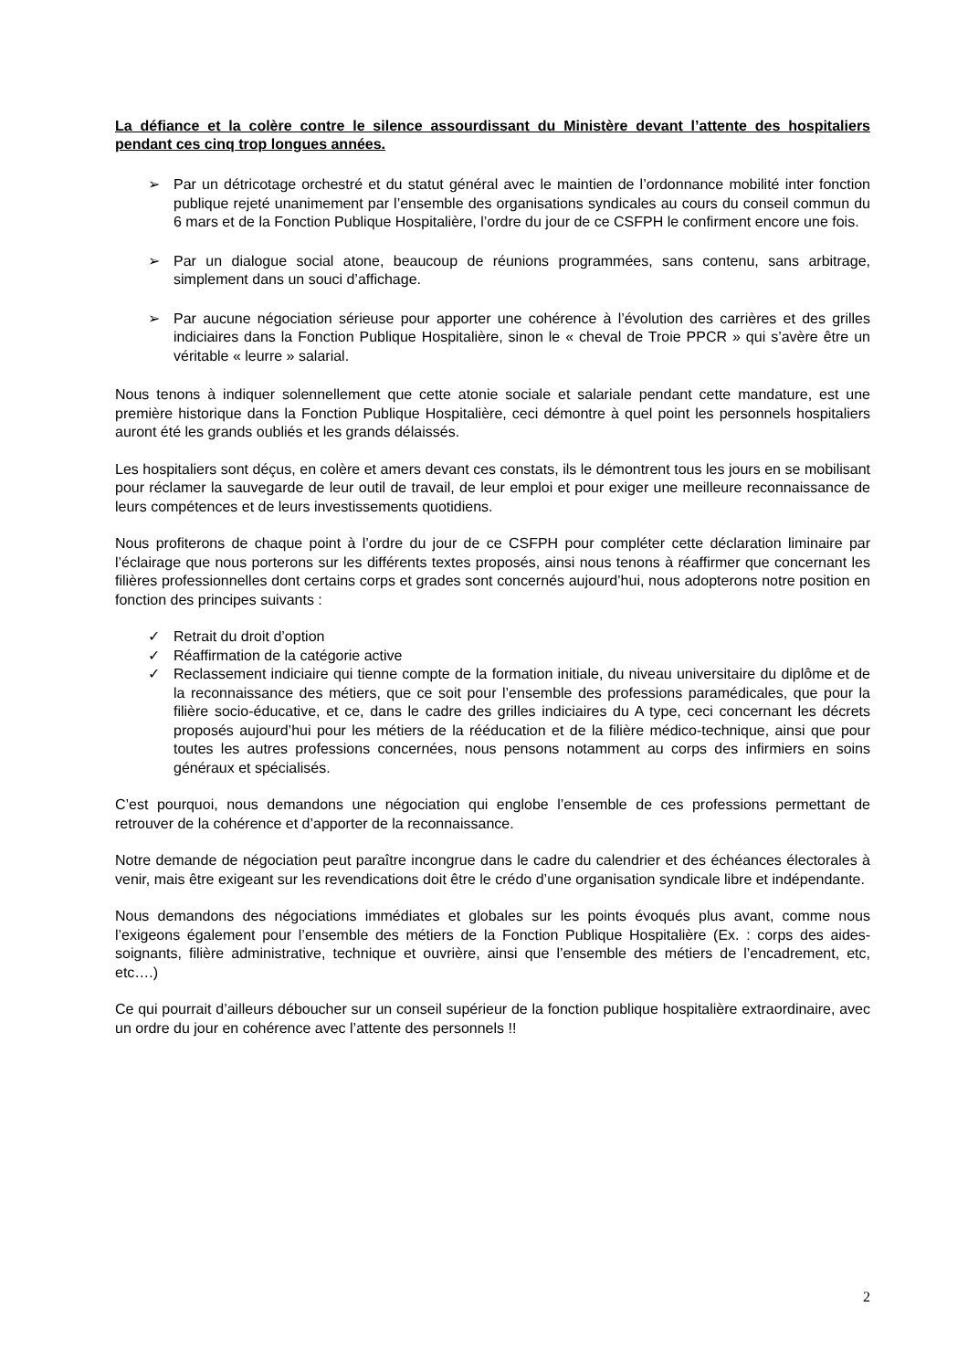La défiance et la colère contre le silence assourdissant du Ministère devant l’attente des hospitaliers pendant ces cinq trop longues années.
➢ Par un détricotage orchestré et du statut général avec le maintien de l’ordonnance mobilité inter fonction publique rejeté unanimement par l’ensemble des organisations syndicales au cours du conseil commun du 6 mars et de la Fonction Publique Hospitalière, l’ordre du jour de ce CSFPH le confirment encore une fois.
➢ Par un dialogue social atone, beaucoup de réunions programmées, sans contenu, sans arbitrage, simplement dans un souci d’affichage.
➢ Par aucune négociation sérieuse pour apporter une cohérence à l’évolution des carrières et des grilles indiciaires dans la Fonction Publique Hospitalière, sinon le « cheval de Troie PPCR » qui s’avère être un véritable « leurre » salarial.
Nous tenons à indiquer solennellement que cette atonie sociale et salariale pendant cette mandature, est une première historique dans la Fonction Publique Hospitalière, ceci démontre à quel point les personnels hospitaliers auront été les grands oubliés et les grands délaissés.
Les hospitaliers sont déçus, en colère et amers devant ces constats, ils le démontrent tous les jours en se mobilisant pour réclamer la sauvegarde de leur outil de travail, de leur emploi et pour exiger une meilleure reconnaissance de leurs compétences et de leurs investissements quotidiens.
Nous profiterons de chaque point à l’ordre du jour de ce CSFPH pour compléter cette déclaration liminaire par l’éclairage que nous porterons sur les différents textes proposés, ainsi nous tenons à réaffirmer que concernant les filières professionnelles dont certains corps et grades sont concernés aujourd’hui, nous adopterons notre position en fonction des principes suivants :
✓ Retrait du droit d’option
✓ Réaffirmation de la catégorie active
✓ Reclassement indiciaire qui tienne compte de la formation initiale, du niveau universitaire du diplôme et de la reconnaissance des métiers, que ce soit pour l’ensemble des professions paramédicales, que pour la filière socio-éducative, et ce, dans le cadre des grilles indiciaires du A type, ceci concernant les décrets proposés aujourd’hui pour les métiers de la rééducation et de la filière médico-technique, ainsi que pour toutes les autres professions concernées, nous pensons notamment au corps des infirmiers en soins généraux et spécialisés.
C’est pourquoi, nous demandons une négociation qui englobe l’ensemble de ces professions permettant de retrouver de la cohérence et d’apporter de la reconnaissance.
Notre demande de négociation peut paraître incongrue dans le cadre du calendrier et des échéances électorales à venir, mais être exigeant sur les revendications doit être le crédo d’une organisation syndicale libre et indépendante.
Nous demandons des négociations immédiates et globales sur les points évoqués plus avant, comme nous l’exigeons également pour l’ensemble des métiers de la Fonction Publique Hospitalière (Ex. : corps des aides-soignants, filière administrative, technique et ouvrière, ainsi que l’ensemble des métiers de l’encadrement, etc, etc….)
Ce qui pourrait d’ailleurs déboucher sur un conseil supérieur de la fonction publique hospitalière extraordinaire, avec un ordre du jour en cohérence avec l’attente des personnels !!
2